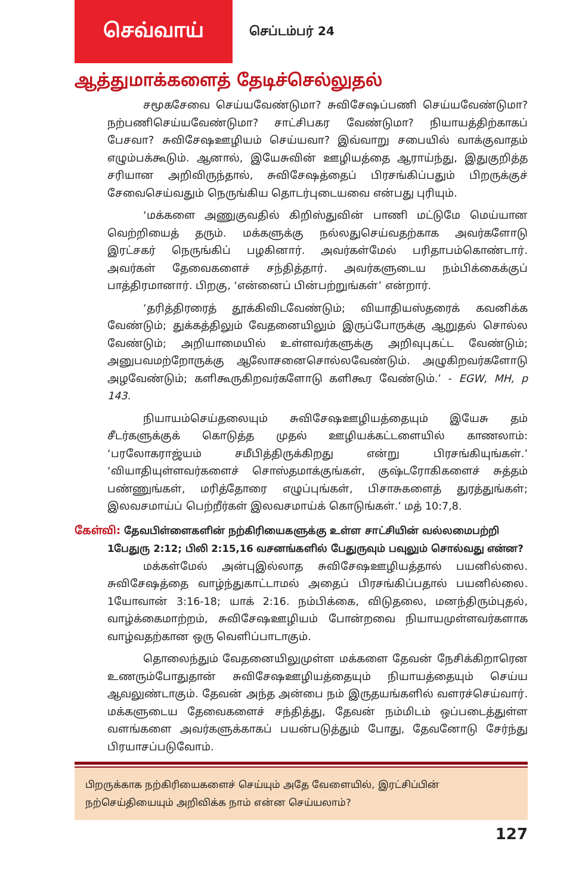செவ்வாய்
செப்டம்பர் 24
ஆத்துமாக்களைத் தேடிச்செல்லுதல்
சமூகசேவை செய்யவேண்டுமா? சுவிசேஷப்பணி செய்யவேண்டுமா? நற்பணிசெய்யவேண்டுமா? சாட்சிபகர வேண்டுமா? நியாயத்திற்காகப் பேசவா? சுவிசேஷஊழியம் செய்யவா? இவ்வாறு சபையில் வாக்குவாதம் எழும்பக்கூடும். ஆனால், இயேசுவின் ஊழியத்தை ஆராய்ந்து, இதுகுறித்த சரியான அறிவிருந்தால், சுவிசேஷத்தைப் பிரசங்கிப்பதும் பிறருக்குச் சேவைசெய்வதும் நெருங்கிய தொடர்புடையவை என்பது புரியும்.
‘மக்களை அணுகுவதில் கிறிஸ்துவின் பாணி மட்டுமே மெய்யான வெற்றியைத் தரும். மக்களுக்கு நல்லதுசெய்வதற்காக அவர்களோடு இரட்சகர் நெருங்கிப் பழகினார். அவர்கள்மேல் பரிதாபம்கொண்டார். அவர்கள் தேவைகளைச் சந்தித்தார். அவர்களுடைய நம்பிக்கைக்குப் பாத்திரமானார். பிறகு, ‘என்னைப் பின்பற்றுங்கள்’ என்றார்.
‘தரித்திரரைத் தூக்கிவிடவேண்டும்; வியாதியஸ்தரைக் கவனிக்க வேண்டும்; துக்கத்திலும் வேதனையிலும் இருப்போருக்கு ஆறுதல் சொல்ல வேண்டும்; அறியாமையில் உள்ளவர்களுக்கு அறிவுபுகட்ட வேண்டும்; அனுபவமற்றோருக்கு ஆலோசனைசொல்லவேண்டும். அழுகிறவர்களோடு அழவேண்டும்; களிகூருகிறவர்களோடு களிகூர வேண்டும்.’ - EGW, MH, p 143.
நியாயம்செய்தலையும் சுவிசேஷஊழியத்தையும் இயேசு தம் சீடர்களுக்குக் கொடுத்த முதல் ஊழியக்கட்டளையில் காணலாம்: ‘பரலோகராஜ்யம் சமீபித்திருக்கிறது என்று பிரசங்கியுங்கள்.’ ‘வியாதியுள்ளவர்களைச் சொஸ்தமாக்குங்கள், குஷ்டரோகிகளைச் சுத்தம் பண்ணுங்கள், மரித்தோரை எழுப்புங்கள், பிசாசுகளைத் துரத்துங்கள்; இலவசமாய்ப் பெற்றீர்கள் இலவசமாய்க் கொடுங்கள்.’ மத் 10:7,8.
கேள்வி: தேவபிள்ளைகளின் நற்கிரியைகளுக்கு உள்ள சாட்சியின் வல்லமைபற்றி
1பேதுரு 2:12; பிலி 2:15,16 வசனங்களில் பேதுருவும் பவுலும் சொல்வது என்ன?
மக்கள்மேல் அன்புஇல்லாத சுவிசேஷஊழியத்தால் பயனில்லை. சுவிசேஷத்தை வாழ்ந்துகாட்டாமல் அதைப் பிரசங்கிப்பதால் பயனில்லை. 1யோவான் 3:16-18; யாக் 2:16. நம்பிக்கை, விடுதலை, மனந்திரும்புதல், வாழ்க்கைமாற்றம், சுவிசேஷஊழியம் போன்றவை நியாயமுள்ளவர்களாக வாழ்வதற்கான ஒரு வெளிப்பாடாகும்.
தொலைந்தும் வேதனையிலுமுள்ள மக்களை தேவன் நேசிக்கிறாரென உணரும்போதுதான் சுவிசேஷஊழியத்தையும் நியாயத்தையும் செய்ய ஆவலுண்டாகும். தேவன் அந்த அன்பை நம் இருதயங்களில் வளரச்செய்வார். மக்களுடைய தேவைகளைச் சந்தித்து, தேவன் நம்மிடம் ஒப்படைத்துள்ள வளங்களை அவர்களுக்காகப் பயன்படுத்தும் போது, தேவனோடு சேர்ந்து பிரயாசப்படுவோம்.
பிறருக்காக நற்கிரியைகளைச் செய்யும் அதே வேளையில், இரட்சிப்பின் நற்செய்தியையும் அறிவிக்க நாம் என்ன செய்யலாம்?
127